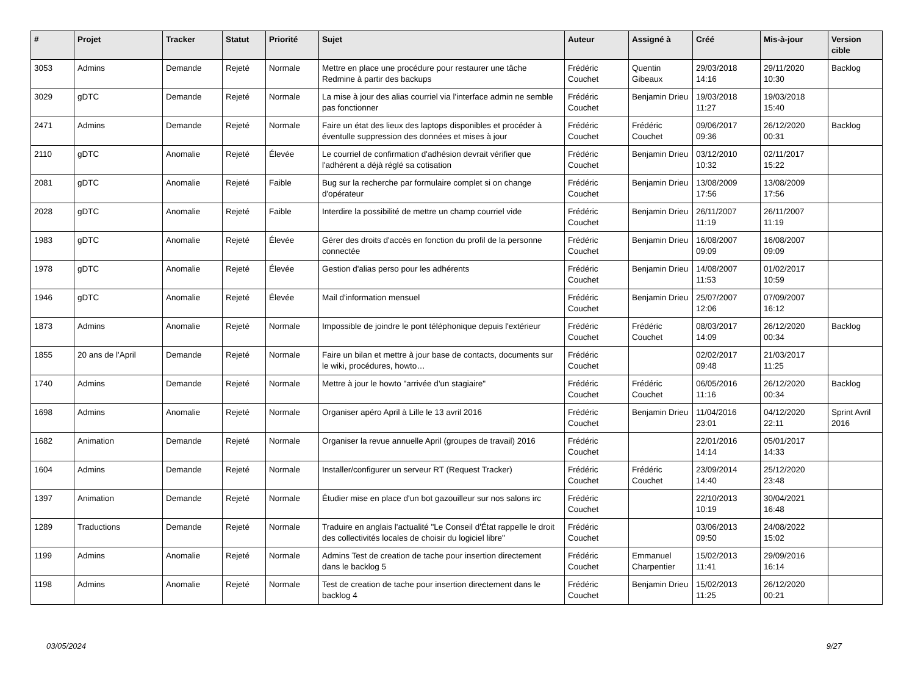| # | Projet | Tracker | Statut | Priorité | Sujet | Auteur | Assigné à | Créé | Mis-à-jour | Version cible |
| --- | --- | --- | --- | --- | --- | --- | --- | --- | --- | --- |
| 3053 | Admins | Demande | Rejeté | Normale | Mettre en place une procédure pour restaurer une tâche Redmine à partir des backups | Frédéric Couchet | Quentin Gibeaux | 29/03/2018 14:16 | 29/11/2020 10:30 | Backlog |
| 3029 | gDTC | Demande | Rejeté | Normale | La mise à jour des alias courriel via l'interface admin ne semble pas fonctionner | Frédéric Couchet | Benjamin Drieu | 19/03/2018 11:27 | 19/03/2018 15:40 | |
| 2471 | Admins | Demande | Rejeté | Normale | Faire un état des lieux des laptops disponibles et procéder à éventulle suppression des données et mises à jour | Frédéric Couchet | Frédéric Couchet | 09/06/2017 09:36 | 26/12/2020 00:31 | Backlog |
| 2110 | gDTC | Anomalie | Rejeté | Élevée | Le courriel de confirmation d'adhésion devrait vérifier que l'adhérent a déjà réglé sa cotisation | Frédéric Couchet | Benjamin Drieu | 03/12/2010 10:32 | 02/11/2017 15:22 | |
| 2081 | gDTC | Anomalie | Rejeté | Faible | Bug sur la recherche par formulaire complet si on change d'opérateur | Frédéric Couchet | Benjamin Drieu | 13/08/2009 17:56 | 13/08/2009 17:56 | |
| 2028 | gDTC | Anomalie | Rejeté | Faible | Interdire la possibilité de mettre un champ courriel vide | Frédéric Couchet | Benjamin Drieu | 26/11/2007 11:19 | 26/11/2007 11:19 | |
| 1983 | gDTC | Anomalie | Rejeté | Élevée | Gérer des droits d'accès en fonction du profil de la personne connectée | Frédéric Couchet | Benjamin Drieu | 16/08/2007 09:09 | 16/08/2007 09:09 | |
| 1978 | gDTC | Anomalie | Rejeté | Élevée | Gestion d'alias perso pour les adhérents | Frédéric Couchet | Benjamin Drieu | 14/08/2007 11:53 | 01/02/2017 10:59 | |
| 1946 | gDTC | Anomalie | Rejeté | Élevée | Mail d'information mensuel | Frédéric Couchet | Benjamin Drieu | 25/07/2007 12:06 | 07/09/2007 16:12 | |
| 1873 | Admins | Anomalie | Rejeté | Normale | Impossible de joindre le pont téléphonique depuis l'extérieur | Frédéric Couchet | Frédéric Couchet | 08/03/2017 14:09 | 26/12/2020 00:34 | Backlog |
| 1855 | 20 ans de l'April | Demande | Rejeté | Normale | Faire un bilan et mettre à jour base de contacts, documents sur le wiki, procédures, howto… | Frédéric Couchet | | 02/02/2017 09:48 | 21/03/2017 11:25 | |
| 1740 | Admins | Demande | Rejeté | Normale | Mettre à jour le howto "arrivée d'un stagiaire" | Frédéric Couchet | Frédéric Couchet | 06/05/2016 11:16 | 26/12/2020 00:34 | Backlog |
| 1698 | Admins | Anomalie | Rejeté | Normale | Organiser apéro April à Lille le 13 avril 2016 | Frédéric Couchet | Benjamin Drieu | 11/04/2016 23:01 | 04/12/2020 22:11 | Sprint Avril 2016 |
| 1682 | Animation | Demande | Rejeté | Normale | Organiser la revue annuelle April (groupes de travail) 2016 | Frédéric Couchet | | 22/01/2016 14:14 | 05/01/2017 14:33 | |
| 1604 | Admins | Demande | Rejeté | Normale | Installer/configurer un serveur RT (Request Tracker) | Frédéric Couchet | Frédéric Couchet | 23/09/2014 14:40 | 25/12/2020 23:48 | |
| 1397 | Animation | Demande | Rejeté | Normale | Étudier mise en place d'un bot gazouilleur sur nos salons irc | Frédéric Couchet | | 22/10/2013 10:19 | 30/04/2021 16:48 | |
| 1289 | Traductions | Demande | Rejeté | Normale | Traduire en anglais l'actualité "Le Conseil d'État rappelle le droit des collectivités locales de choisir du logiciel libre" | Frédéric Couchet | | 03/06/2013 09:50 | 24/08/2022 15:02 | |
| 1199 | Admins | Anomalie | Rejeté | Normale | Admins Test de creation de tache pour insertion directement dans le backlog 5 | Frédéric Couchet | Emmanuel Charpentier | 15/02/2013 11:41 | 29/09/2016 16:14 | |
| 1198 | Admins | Anomalie | Rejeté | Normale | Test de creation de tache pour insertion directement dans le backlog 4 | Frédéric Couchet | Benjamin Drieu | 15/02/2013 11:25 | 26/12/2020 00:21 | |
03/05/2024 9/27